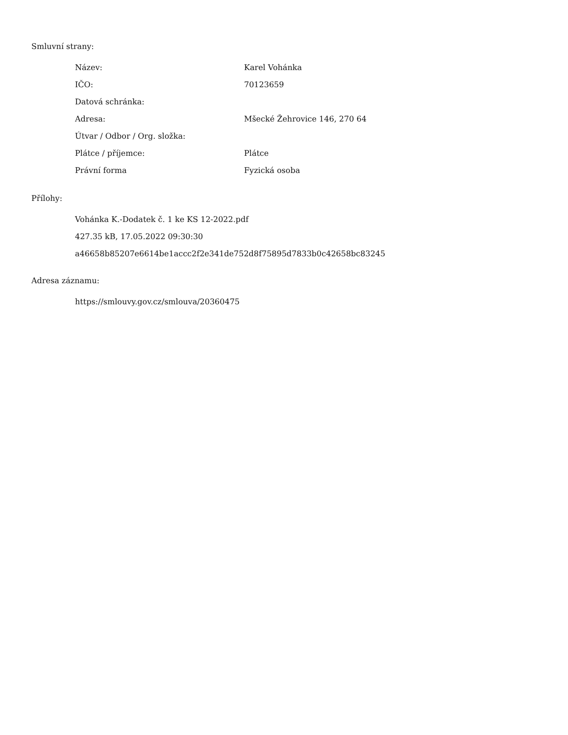Smluvní strany:
| Název: | Karel Vohánka |
| IČO: | 70123659 |
| Datová schránka: | |
| Adresa: | Mšecké Žehrovice 146, 270 64 |
| Útvar / Odbor / Org. složka: | |
| Plátce / příjemce: | Plátce |
| Právní forma | Fyzická osoba |
Přílohy:
Vohánka K.-Dodatek č. 1 ke KS 12-2022.pdf
427.35 kB, 17.05.2022 09:30:30
a46658b85207e6614be1accc2f2e341de752d8f75895d7833b0c42658bc83245
Adresa záznamu:
https://smlouvy.gov.cz/smlouva/20360475